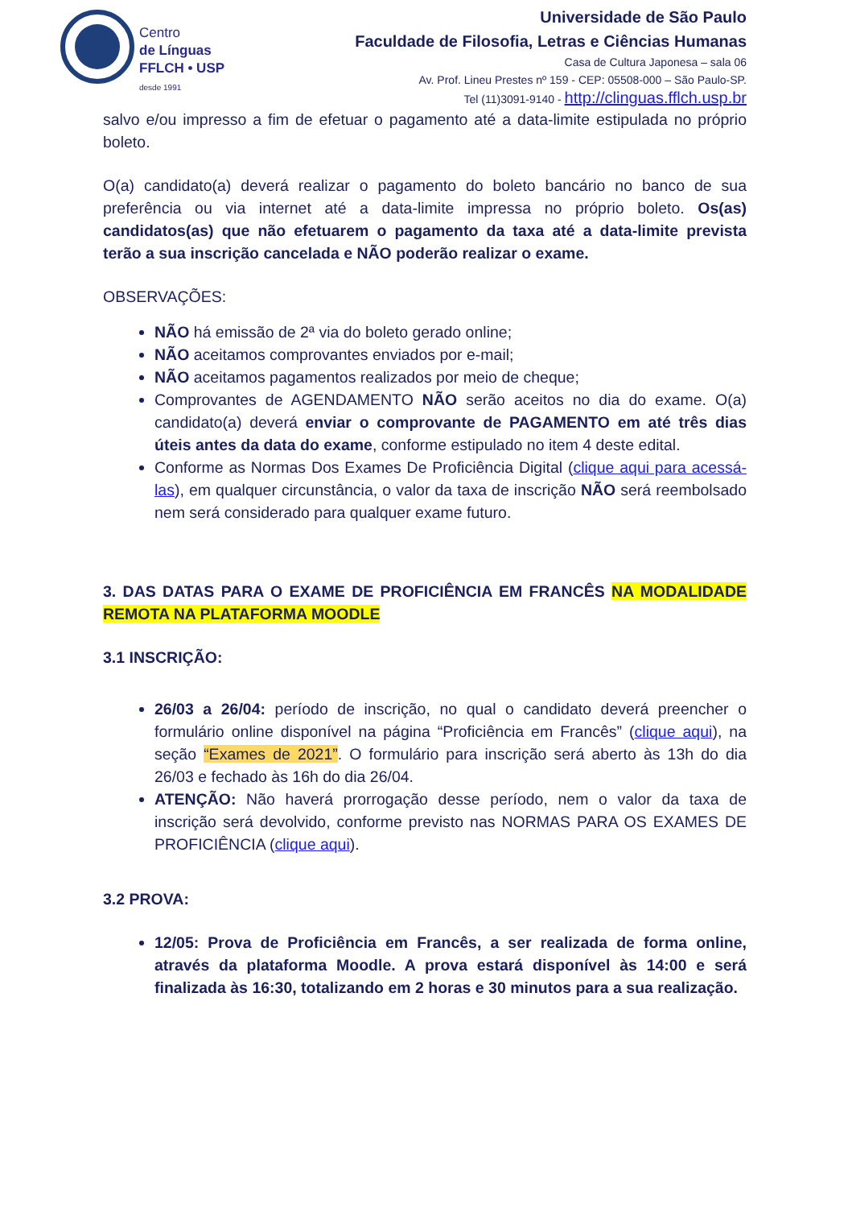Centro
de Línguas
FFLCH • USP
desde 1991
Universidade de São Paulo
Faculdade de Filosofia, Letras e Ciências Humanas
Casa de Cultura Japonesa – sala 06
Av. Prof. Lineu Prestes nº 159 - CEP: 05508-000 – São Paulo-SP.
Tel (11)3091-9140 - http://clinguas.fflch.usp.br
salvo e/ou impresso a fim de efetuar o pagamento até a data-limite estipulada no próprio boleto.
O(a) candidato(a) deverá realizar o pagamento do boleto bancário no banco de sua preferência ou via internet até a data-limite impressa no próprio boleto. Os(as) candidatos(as) que não efetuarem o pagamento da taxa até a data-limite prevista terão a sua inscrição cancelada e NÃO poderão realizar o exame.
OBSERVAÇÕES:
NÃO há emissão de 2ª via do boleto gerado online;
NÃO aceitamos comprovantes enviados por e-mail;
NÃO aceitamos pagamentos realizados por meio de cheque;
Comprovantes de AGENDAMENTO NÃO serão aceitos no dia do exame. O(a) candidato(a) deverá enviar o comprovante de PAGAMENTO em até três dias úteis antes da data do exame, conforme estipulado no item 4 deste edital.
Conforme as Normas Dos Exames De Proficiência Digital (clique aqui para acessá-las), em qualquer circunstância, o valor da taxa de inscrição NÃO será reembolsado nem será considerado para qualquer exame futuro.
3. DAS DATAS PARA O EXAME DE PROFICIÊNCIA EM FRANCÊS NA MODALIDADE REMOTA NA PLATAFORMA MOODLE
3.1 INSCRIÇÃO:
26/03 a 26/04: período de inscrição, no qual o candidato deverá preencher o formulário online disponível na página “Proficiência em Francês” (clique aqui), na seção “Exames de 2021”. O formulário para inscrição será aberto às 13h do dia 26/03 e fechado às 16h do dia 26/04.
ATENÇÃO: Não haverá prorrogação desse período, nem o valor da taxa de inscrição será devolvido, conforme previsto nas NORMAS PARA OS EXAMES DE PROFICIÊNCIA (clique aqui).
3.2 PROVA:
12/05: Prova de Proficiência em Francês, a ser realizada de forma online, através da plataforma Moodle. A prova estará disponível às 14:00 e será finalizada às 16:30, totalizando em 2 horas e 30 minutos para a sua realização.